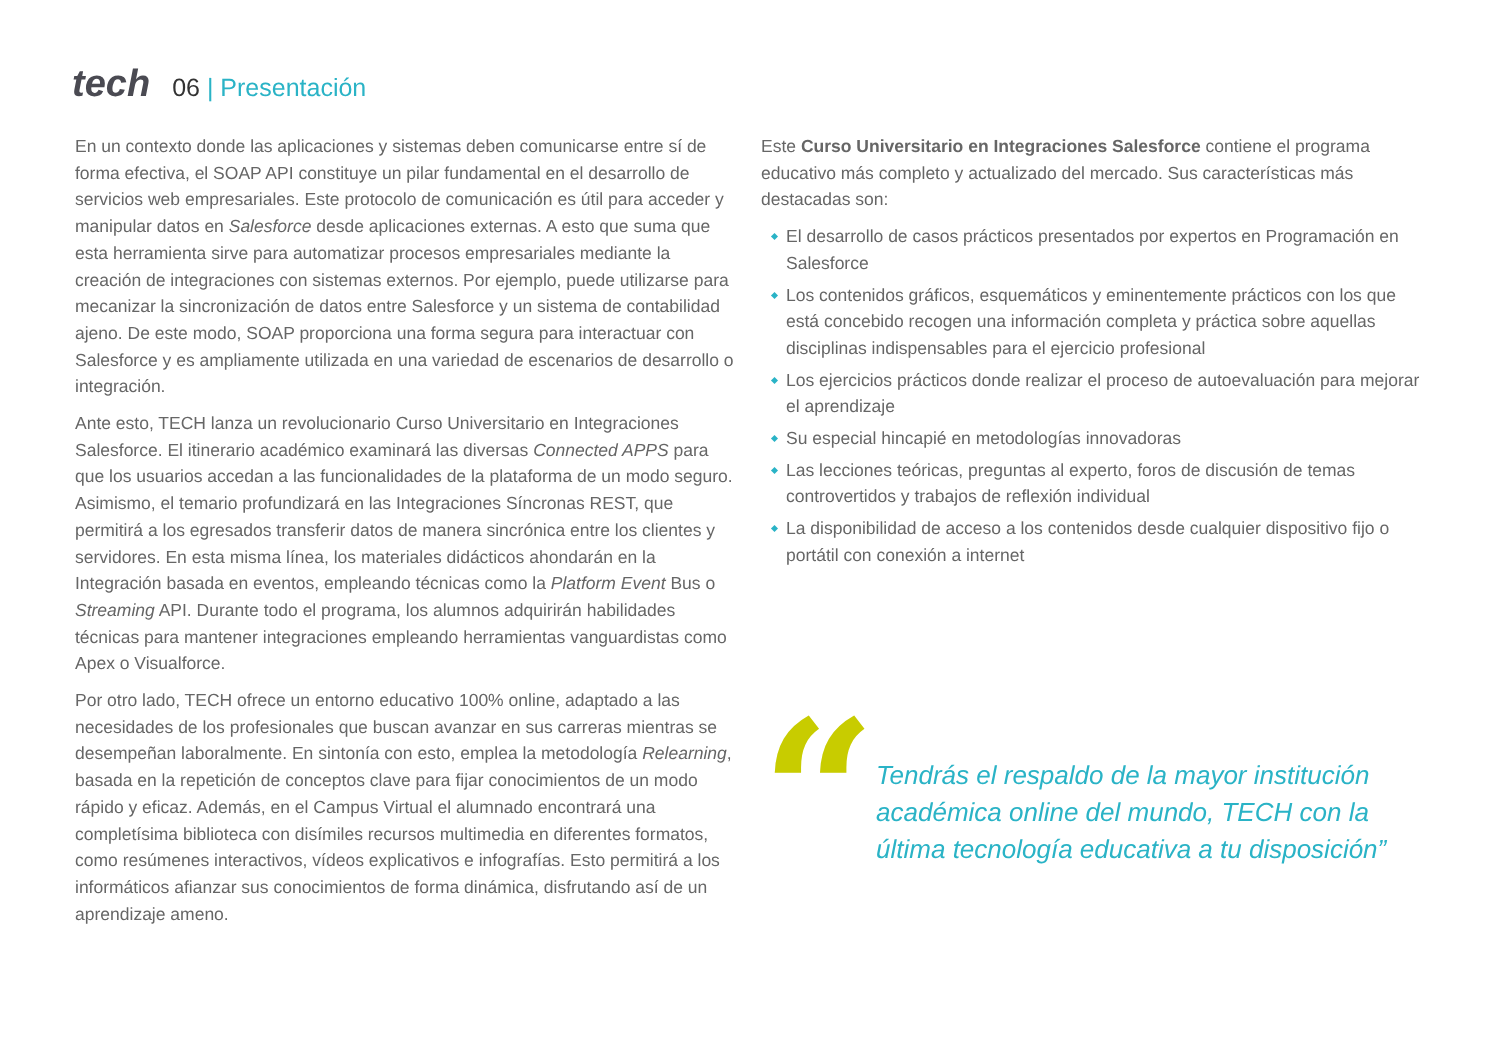tech
06 | Presentación
En un contexto donde las aplicaciones y sistemas deben comunicarse entre sí de forma efectiva, el SOAP API constituye un pilar fundamental en el desarrollo de servicios web empresariales. Este protocolo de comunicación es útil para acceder y manipular datos en Salesforce desde aplicaciones externas. A esto que suma que esta herramienta sirve para automatizar procesos empresariales mediante la creación de integraciones con sistemas externos. Por ejemplo, puede utilizarse para mecanizar la sincronización de datos entre Salesforce y un sistema de contabilidad ajeno. De este modo, SOAP proporciona una forma segura para interactuar con Salesforce y es ampliamente utilizada en una variedad de escenarios de desarrollo o integración.
Ante esto, TECH lanza un revolucionario Curso Universitario en Integraciones Salesforce. El itinerario académico examinará las diversas Connected APPS para que los usuarios accedan a las funcionalidades de la plataforma de un modo seguro. Asimismo, el temario profundizará en las Integraciones Síncronas REST, que permitirá a los egresados transferir datos de manera sincrónica entre los clientes y servidores. En esta misma línea, los materiales didácticos ahondarán en la Integración basada en eventos, empleando técnicas como la Platform Event Bus o Streaming API. Durante todo el programa, los alumnos adquirirán habilidades técnicas para mantener integraciones empleando herramientas vanguardistas como Apex o Visualforce.
Por otro lado, TECH ofrece un entorno educativo 100% online, adaptado a las necesidades de los profesionales que buscan avanzar en sus carreras mientras se desempeñan laboralmente. En sintonía con esto, emplea la metodología Relearning, basada en la repetición de conceptos clave para fijar conocimientos de un modo rápido y eficaz. Además, en el Campus Virtual el alumnado encontrará una completísima biblioteca con disímiles recursos multimedia en diferentes formatos, como resúmenes interactivos, vídeos explicativos e infografías. Esto permitirá a los informáticos afianzar sus conocimientos de forma dinámica, disfrutando así de un aprendizaje ameno.
Este Curso Universitario en Integraciones Salesforce contiene el programa educativo más completo y actualizado del mercado. Sus características más destacadas son:
El desarrollo de casos prácticos presentados por expertos en Programación en Salesforce
Los contenidos gráficos, esquemáticos y eminentemente prácticos con los que está concebido recogen una información completa y práctica sobre aquellas disciplinas indispensables para el ejercicio profesional
Los ejercicios prácticos donde realizar el proceso de autoevaluación para mejorar el aprendizaje
Su especial hincapié en metodologías innovadoras
Las lecciones teóricas, preguntas al experto, foros de discusión de temas controvertidos y trabajos de reflexión individual
La disponibilidad de acceso a los contenidos desde cualquier dispositivo fijo o portátil con conexión a internet
“
Tendrás el respaldo de la mayor institución académica online del mundo, TECH con la última tecnología educativa a tu disposición”